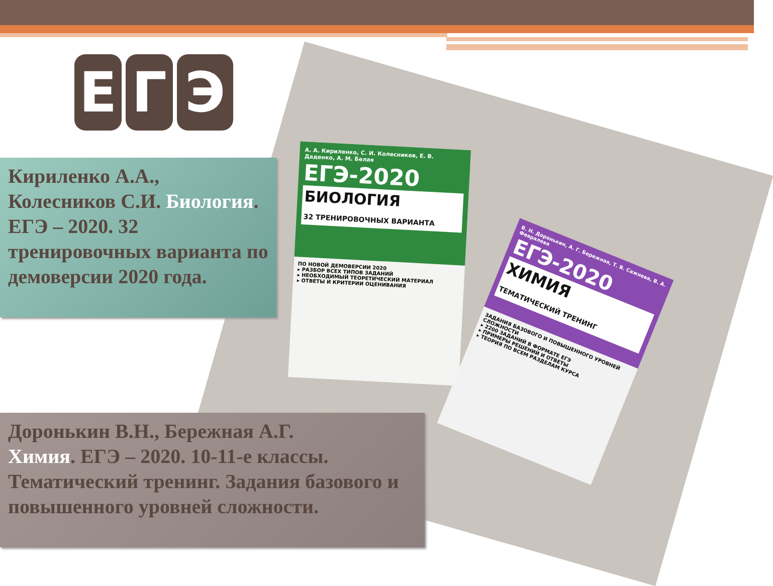Е Г Э
А. А. Кириленко, С. И. Колесников, Е. В. Даденко, А. М. Белая
ЕГЭ-2020
БИОЛОГИЯ
32 ТРЕНИРОВОЧНЫХ ВАРИАНТА
ПО НОВОЙ ДЕМОВЕРСИИ 2020
▸ РАЗБОР ВСЕХ ТИПОВ ЗАДАНИЙ
▸ НЕОБХОДИМЫЙ ТЕОРЕТИЧЕСКИЙ МАТЕРИАЛ
▸ ОТВЕТЫ И КРИТЕРИИ ОЦЕНИВАНИЯ
В. Н. Доронькин, А. Г. Бережная, Т. В. Сажнева, В. А. Февралева
ЕГЭ-2020
ХИМИЯ
ТЕМАТИЧЕСКИЙ ТРЕНИНГ
ЗАДАНИЯ БАЗОВОГО И ПОВЫШЕННОГО УРОВНЕЙ СЛОЖНОСТИ
▸ 2200 ЗАДАНИЙ В ФОРМАТЕ ЕГЭ
▸ ПРИМЕРЫ РЕШЕНИЙ И ОТВЕТЫ
▸ ТЕОРИЯ ПО ВСЕМ РАЗДЕЛАМ КУРСА
Кириленко А.А., Колесников С.И. Биология. ЕГЭ – 2020. 32 тренировочных варианта по демоверсии 2020 года.
Доронькин В.Н., Бережная А.Г.
Химия. ЕГЭ – 2020. 10-11-е классы. Тематический тренинг. Задания базового и повышенного уровней сложности.